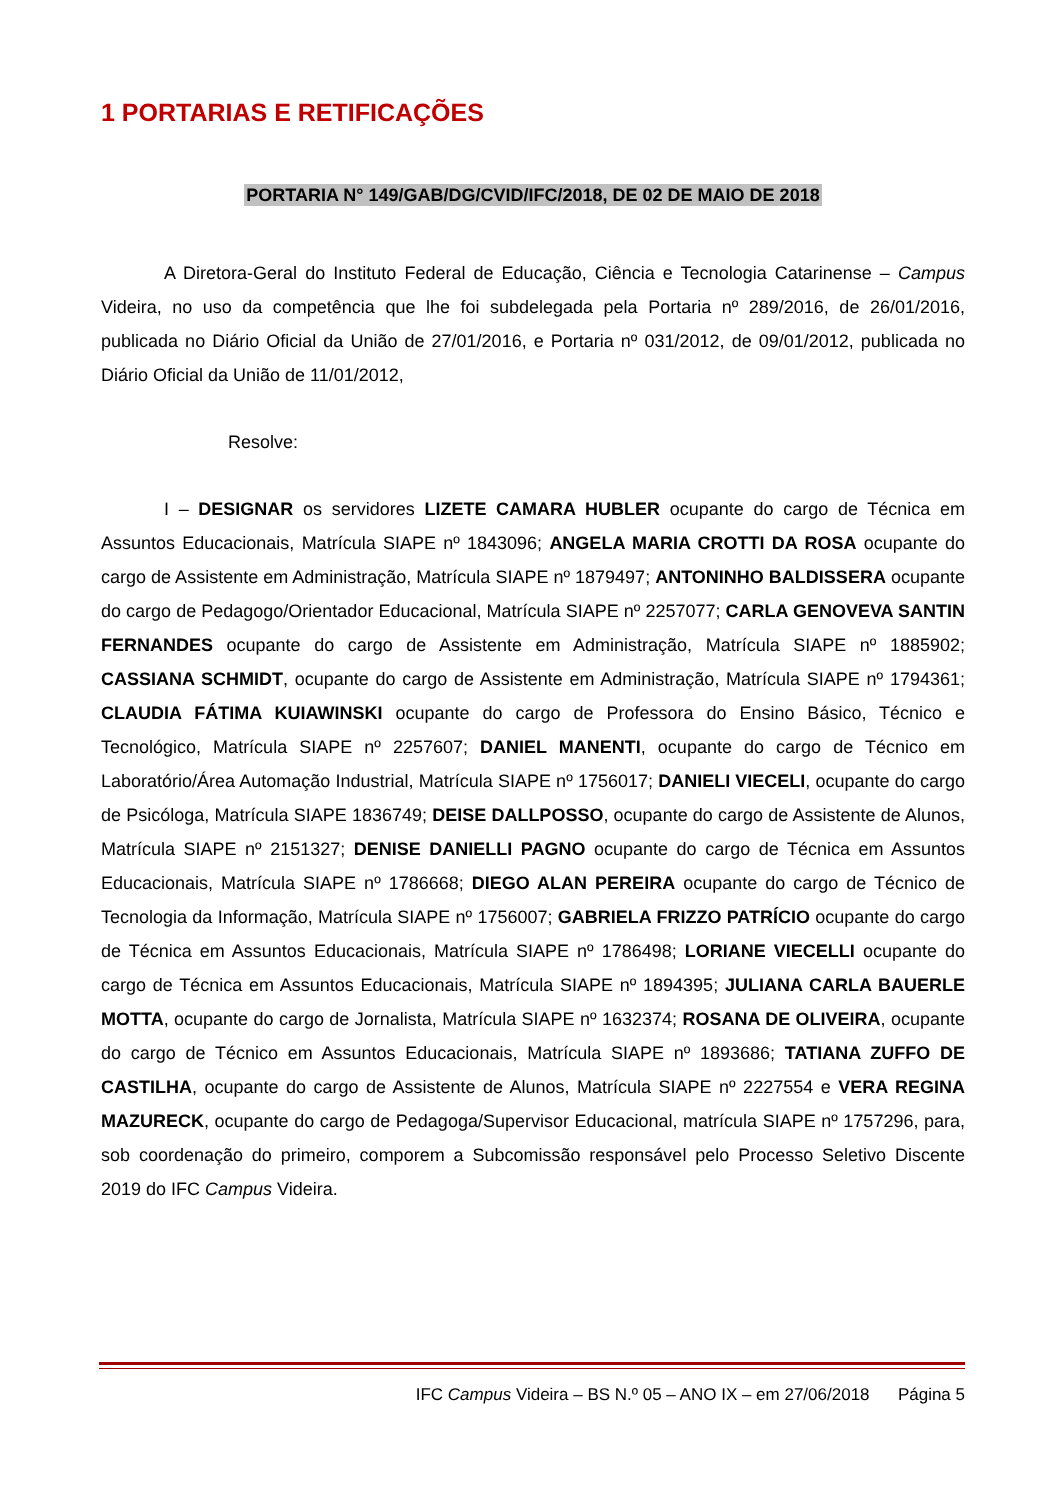1 PORTARIAS E RETIFICAÇÕES
PORTARIA N° 149/GAB/DG/CVID/IFC/2018, DE 02 DE MAIO DE 2018
A Diretora-Geral do Instituto Federal de Educação, Ciência e Tecnologia Catarinense – Campus Videira, no uso da competência que lhe foi subdelegada pela Portaria nº 289/2016, de 26/01/2016, publicada no Diário Oficial da União de 27/01/2016, e Portaria nº 031/2012, de 09/01/2012, publicada no Diário Oficial da União de 11/01/2012,
Resolve:
I – DESIGNAR os servidores LIZETE CAMARA HUBLER ocupante do cargo de Técnica em Assuntos Educacionais, Matrícula SIAPE nº 1843096; ANGELA MARIA CROTTI DA ROSA ocupante do cargo de Assistente em Administração, Matrícula SIAPE nº 1879497; ANTONINHO BALDISSERA ocupante do cargo de Pedagogo/Orientador Educacional, Matrícula SIAPE nº 2257077; CARLA GENOVEVA SANTIN FERNANDES ocupante do cargo de Assistente em Administração, Matrícula SIAPE nº 1885902; CASSIANA SCHMIDT, ocupante do cargo de Assistente em Administração, Matrícula SIAPE nº 1794361; CLAUDIA FÁTIMA KUIAWINSKI ocupante do cargo de Professora do Ensino Básico, Técnico e Tecnológico, Matrícula SIAPE nº 2257607; DANIEL MANENTI, ocupante do cargo de Técnico em Laboratório/Área Automação Industrial, Matrícula SIAPE nº 1756017; DANIELI VIECELI, ocupante do cargo de Psicóloga, Matrícula SIAPE 1836749; DEISE DALLPOSSO, ocupante do cargo de Assistente de Alunos, Matrícula SIAPE nº 2151327; DENISE DANIELLI PAGNO ocupante do cargo de Técnica em Assuntos Educacionais, Matrícula SIAPE nº 1786668; DIEGO ALAN PEREIRA ocupante do cargo de Técnico de Tecnologia da Informação, Matrícula SIAPE nº 1756007; GABRIELA FRIZZO PATRÍCIO ocupante do cargo de Técnica em Assuntos Educacionais, Matrícula SIAPE nº 1786498; LORIANE VIECELLI ocupante do cargo de Técnica em Assuntos Educacionais, Matrícula SIAPE nº 1894395; JULIANA CARLA BAUERLE MOTTA, ocupante do cargo de Jornalista, Matrícula SIAPE nº 1632374; ROSANA DE OLIVEIRA, ocupante do cargo de Técnico em Assuntos Educacionais, Matrícula SIAPE nº 1893686; TATIANA ZUFFO DE CASTILHA, ocupante do cargo de Assistente de Alunos, Matrícula SIAPE nº 2227554 e VERA REGINA MAZURECK, ocupante do cargo de Pedagoga/Supervisor Educacional, matrícula SIAPE nº 1757296, para, sob coordenação do primeiro, comporem a Subcomissão responsável pelo Processo Seletivo Discente 2019 do IFC Campus Videira.
IFC Campus Videira – BS N.º 05 – ANO IX – em 27/06/2018 Página 5